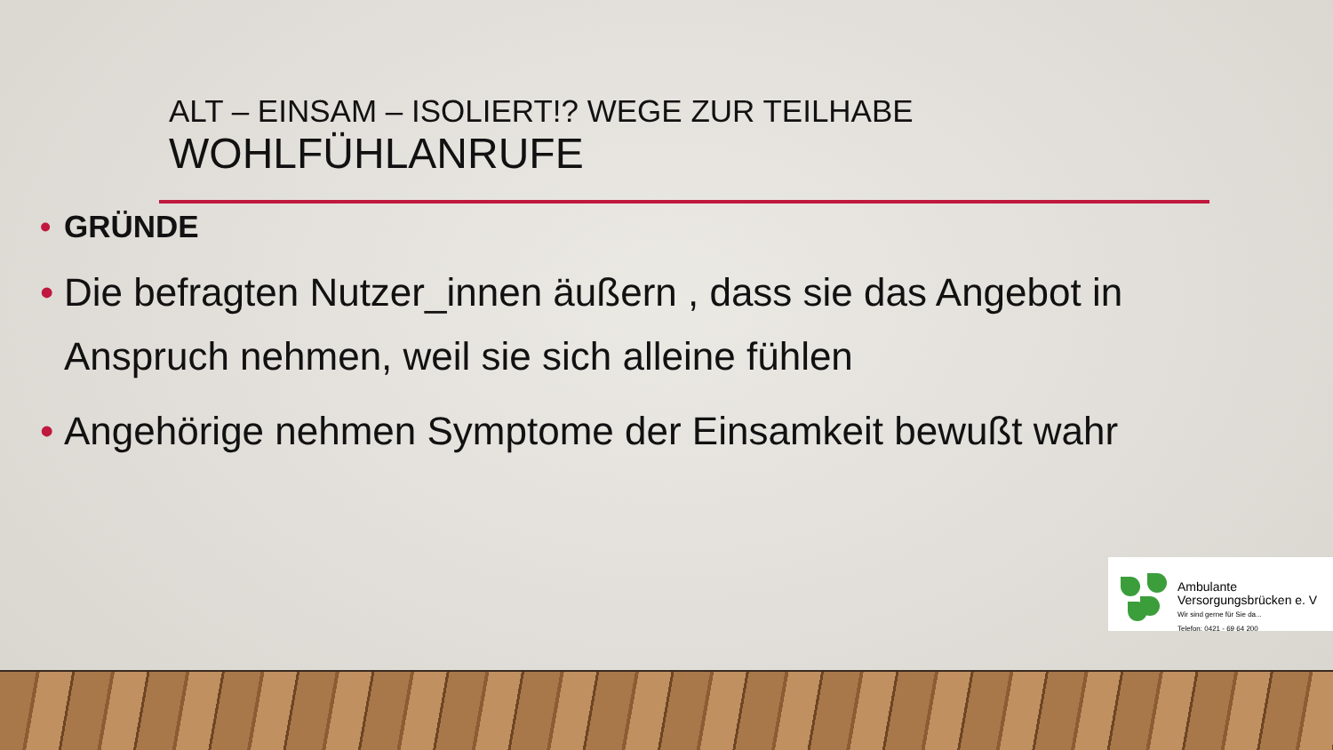ALT – EINSAM – ISOLIERT!? WEGE ZUR TEILHABE
WOHLFÜHLANRUFE
• GRÜNDE
• Die befragten Nutzer_innen äußern , dass sie das Angebot in Anspruch nehmen, weil sie sich alleine fühlen
• Angehörige nehmen Symptome der Einsamkeit bewußt wahr
Ambulante
Versorgungsbrücken e. V
Wir sind gerne für Sie da...
Telefon: 0421 - 69 64 200